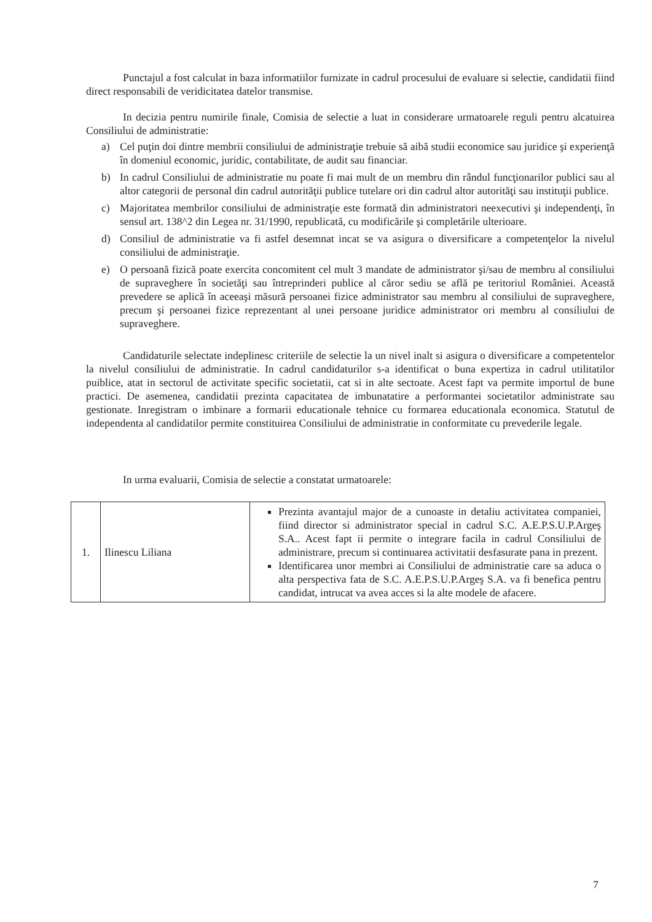Punctajul a fost calculat in baza informatiilor furnizate in cadrul procesului de evaluare si selectie, candidatii fiind direct responsabili de veridicitatea datelor transmise.
In decizia pentru numirile finale, Comisia de selectie a luat in considerare urmatoarele reguli pentru alcatuirea Consiliului de administratie:
a) Cel puţin doi dintre membrii consiliului de administraţie trebuie să aibă studii economice sau juridice şi experienţă în domeniul economic, juridic, contabilitate, de audit sau financiar.
b) In cadrul Consiliului de administratie nu poate fi mai mult de un membru din rândul funcţionarilor publici sau al altor categorii de personal din cadrul autorităţii publice tutelare ori din cadrul altor autorităţi sau instituţii publice.
c) Majoritatea membrilor consiliului de administraţie este formată din administratori neexecutivi şi independenţi, în sensul art. 138^2 din Legea nr. 31/1990, republicată, cu modificările şi completările ulterioare.
d) Consiliul de administratie va fi astfel desemnat incat se va asigura o diversificare a competenţelor la nivelul consiliului de administraţie.
e) O persoană fizică poate exercita concomitent cel mult 3 mandate de administrator şi/sau de membru al consiliului de supraveghere în societăţi sau întreprinderi publice al căror sediu se află pe teritoriul României. Această prevedere se aplică în aceeaşi măsură persoanei fizice administrator sau membru al consiliului de supraveghere, precum şi persoanei fizice reprezentant al unei persoane juridice administrator ori membru al consiliului de supraveghere.
Candidaturile selectate indeplinesc criteriile de selectie la un nivel inalt si asigura o diversificare a competentelor la nivelul consiliului de administratie. In cadrul candidaturilor s-a identificat o buna expertiza in cadrul utilitatilor puiblice, atat in sectorul de activitate specific societatii, cat si in alte sectoate. Acest fapt va permite importul de bune practici. De asemenea, candidatii prezinta capacitatea de imbunatatire a performantei societatilor administrate sau gestionate. Inregistram o imbinare a formarii educationale tehnice cu formarea educationala economica. Statutul de independenta al candidatilor permite constituirea Consiliului de administratie in conformitate cu prevederile legale.
In urma evaluarii, Comisia de selectie a constatat urmatoarele:
| 1. | Ilinescu Liliana | Prezinta avantajul major de a cunoaste in detaliu activitatea companiei, fiind director si administrator special in cadrul S.C. A.E.P.S.U.P.Argeş S.A.. Acest fapt ii permite o integrare facila in cadrul Consiliului de administrare, precum si continuarea activitatii desfasurate pana in prezent. Identificarea unor membri ai Consiliului de administratie care sa aduca o alta perspectiva fata de S.C. A.E.P.S.U.P.Argeş S.A. va fi benefica pentru candidat, intrucat va avea acces si la alte modele de afacere. |
7